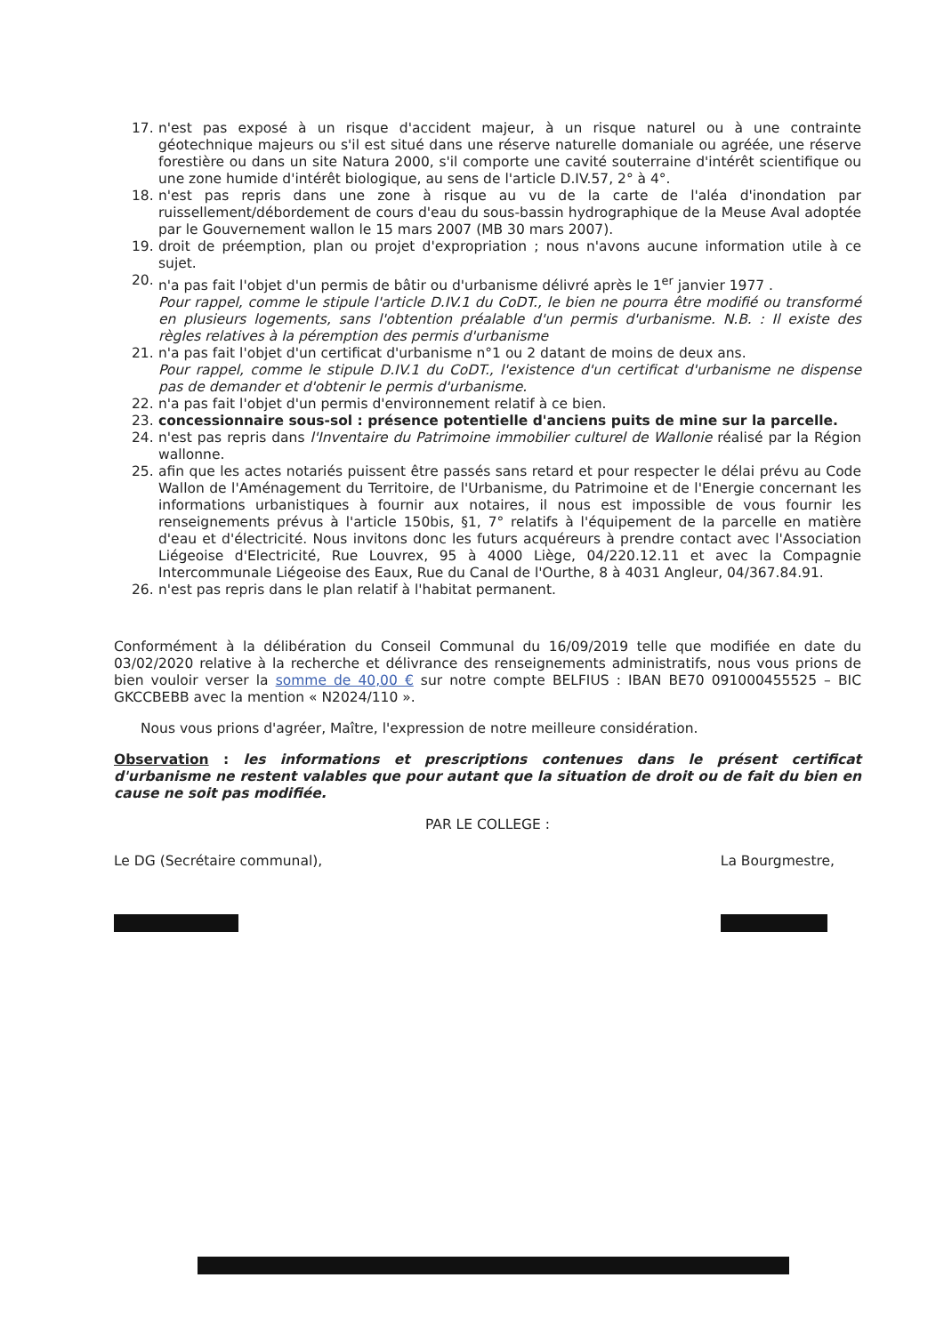17. n'est pas exposé à un risque d'accident majeur, à un risque naturel ou à une contrainte géotechnique majeurs ou s'il est situé dans une réserve naturelle domaniale ou agréée, une réserve forestière ou dans un site Natura 2000, s'il comporte une cavité souterraine d'intérêt scientifique ou une zone humide d'intérêt biologique, au sens de l'article D.IV.57, 2° à 4°.
18. n'est pas repris dans une zone à risque au vu de la carte de l'aléa d'inondation par ruissellement/débordement de cours d'eau du sous-bassin hydrographique de la Meuse Aval adoptée par le Gouvernement wallon le 15 mars 2007 (MB 30 mars 2007).
19. droit de préemption, plan ou projet d'expropriation ; nous n'avons aucune information utile à ce sujet.
20. n'a pas fait l'objet d'un permis de bâtir ou d'urbanisme délivré après le 1<sup>er</sup> janvier 1977 .
Pour rappel, comme le stipule l'article D.IV.1 du CoDT., le bien ne pourra être modifié ou transformé en plusieurs logements, sans l'obtention préalable d'un permis d'urbanisme. N.B. : Il existe des règles relatives à la péremption des permis d'urbanisme
21. n'a pas fait l'objet d'un certificat d'urbanisme n°1 ou 2 datant de moins de deux ans.
Pour rappel, comme le stipule D.IV.1 du CoDT., l'existence d'un certificat d'urbanisme ne dispense pas de demander et d'obtenir le permis d'urbanisme.
22. n'a pas fait l'objet d'un permis d'environnement relatif à ce bien.
23. concessionnaire sous-sol : présence potentielle d'anciens puits de mine sur la parcelle.
24. n'est pas repris dans l'Inventaire du Patrimoine immobilier culturel de Wallonie réalisé par la Région wallonne.
25. afin que les actes notariés puissent être passés sans retard et pour respecter le délai prévu au Code Wallon de l'Aménagement du Territoire, de l'Urbanisme, du Patrimoine et de l'Energie concernant les informations urbanistiques à fournir aux notaires, il nous est impossible de vous fournir les renseignements prévus à l'article 150bis, §1, 7° relatifs à l'équipement de la parcelle en matière d'eau et d'électricité. Nous invitons donc les futurs acquéreurs à prendre contact avec l'Association Liégeoise d'Electricité, Rue Louvrex, 95 à 4000 Liège, 04/220.12.11 et avec la Compagnie Intercommunale Liégeoise des Eaux, Rue du Canal de l'Ourthe, 8 à 4031 Angleur, 04/367.84.91.
26. n'est pas repris dans le plan relatif à l'habitat permanent.
Conformément à la délibération du Conseil Communal du 16/09/2019 telle que modifiée en date du 03/02/2020 relative à la recherche et délivrance des renseignements administratifs, nous vous prions de bien vouloir verser la somme de 40,00 € sur notre compte BELFIUS : IBAN BE70 091000455525 – BIC GKCCBEBB avec la mention « N2024/110 ».
Nous vous prions d'agréer, Maître, l'expression de notre meilleure considération.
Observation : les informations et prescriptions contenues dans le présent certificat d'urbanisme ne restent valables que pour autant que la situation de droit ou de fait du bien en cause ne soit pas modifiée.
PAR LE COLLEGE :
Le DG (Secrétaire communal), La Bourgmestre,